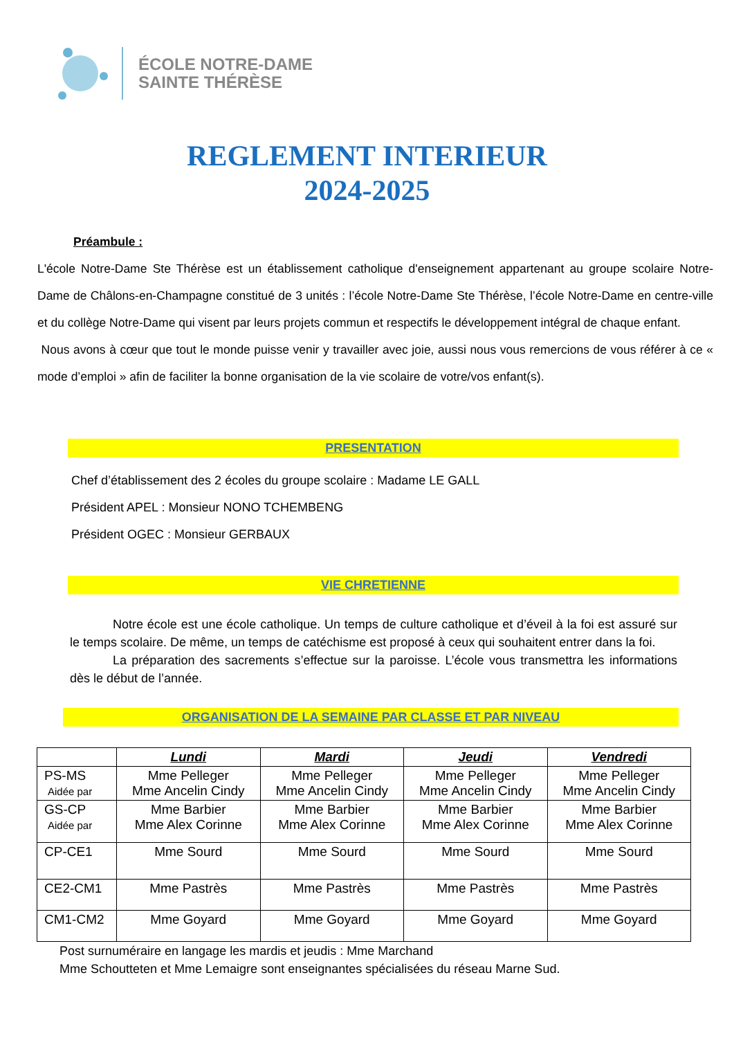ÉCOLE NOTRE-DAME
SAINTE THÉRÈSE
REGLEMENT INTERIEUR
2024-2025
Préambule :
L'école Notre-Dame Ste Thérèse est un établissement catholique d'enseignement appartenant au groupe scolaire Notre-Dame de Châlons-en-Champagne constitué de 3 unités : l’école Notre-Dame Ste Thérèse, l’école Notre-Dame en centre-ville et du collège Notre-Dame qui visent par leurs projets commun et respectifs le développement intégral de chaque enfant.
Nous avons à cœur que tout le monde puisse venir y travailler avec joie, aussi nous vous remercions de vous référer à ce « mode d’emploi » afin de faciliter la bonne organisation de la vie scolaire de votre/vos enfant(s).
PRESENTATION
Chef d’établissement des 2 écoles du groupe scolaire : Madame LE GALL
Président APEL : Monsieur NONO TCHEMBENG
Président OGEC : Monsieur GERBAUX
VIE CHRETIENNE
Notre école est une école catholique. Un temps de culture catholique et d’éveil à la foi est assuré sur le temps scolaire. De même, un temps de catéchisme est proposé à ceux qui souhaitent entrer dans la foi.
La préparation des sacrements s’effectue sur la paroisse. L’école vous transmettra les informations dès le début de l’année.
ORGANISATION DE LA SEMAINE PAR CLASSE ET PAR NIVEAU
| | Lundi | Mardi | Jeudi | Vendredi |
| --- | --- | --- | --- | --- |
| PS-MS Aidée par | Mme Pelleger Mme Ancelin Cindy | Mme Pelleger Mme Ancelin Cindy | Mme Pelleger Mme Ancelin Cindy | Mme Pelleger Mme Ancelin Cindy |
| GS-CP Aidée par | Mme Barbier Mme Alex Corinne | Mme Barbier Mme Alex Corinne | Mme Barbier Mme Alex Corinne | Mme Barbier Mme Alex Corinne |
| CP-CE1 | Mme Sourd | Mme Sourd | Mme Sourd | Mme Sourd |
| CE2-CM1 | Mme Pastrès | Mme Pastrès | Mme Pastrès | Mme Pastrès |
| CM1-CM2 | Mme Goyard | Mme Goyard | Mme Goyard | Mme Goyard |
Post surnuméraire en langage les mardis et jeudis : Mme Marchand
Mme Schoutteten et Mme Lemaigre sont enseignantes spécialisées du réseau Marne Sud.